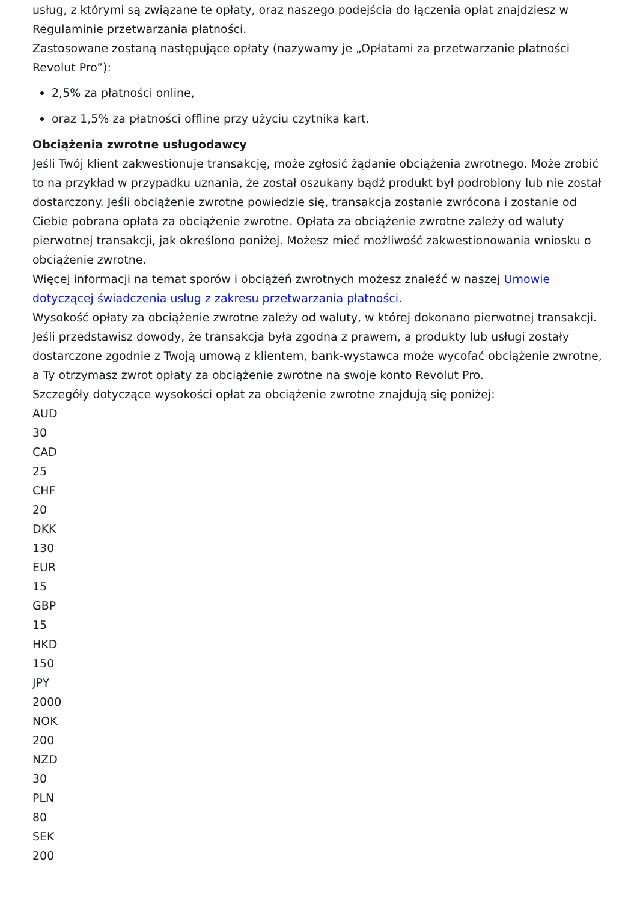usług, z którymi są związane te opłaty, oraz naszego podejścia do łączenia opłat znajdziesz w Regulaminie przetwarzania płatności.
Zastosowane zostaną następujące opłaty (nazywamy je „Opłatami za przetwarzanie płatności Revolut Pro”):
2,5% za płatności online,
oraz 1,5% za płatności offline przy użyciu czytnika kart.
Obciążenia zwrotne usługodawcy
Jeśli Twój klient zakwestionuje transakcję, może zgłosić żądanie obciążenia zwrotnego. Może zrobić to na przykład w przypadku uznania, że został oszukany bądź produkt był podrobiony lub nie został dostarczony. Jeśli obciążenie zwrotne powiedzie się, transakcja zostanie zwrócona i zostanie od Ciebie pobrana opłata za obciążenie zwrotne. Opłata za obciążenie zwrotne zależy od waluty pierwotnej transakcji, jak określono poniżej. Możesz mieć możliwość zakwestionowania wniosku o obciążenie zwrotne.
Więcej informacji na temat sporów i obciążeń zwrotnych możesz znaleźć w naszej Umowie dotyczącej świadczenia usług z zakresu przetwarzania płatności.
Wysokość opłaty za obciążenie zwrotne zależy od waluty, w której dokonano pierwotnej transakcji. Jeśli przedstawisz dowody, że transakcja była zgodna z prawem, a produkty lub usługi zostały dostarczone zgodnie z Twoją umową z klientem, bank-wystawca może wycofać obciążenie zwrotne, a Ty otrzymasz zwrot opłaty za obciążenie zwrotne na swoje konto Revolut Pro.
Szczegóły dotyczące wysokości opłat za obciążenie zwrotne znajdują się poniżej:
AUD
30
CAD
25
CHF
20
DKK
130
EUR
15
GBP
15
HKD
150
JPY
2000
NOK
200
NZD
30
PLN
80
SEK
200